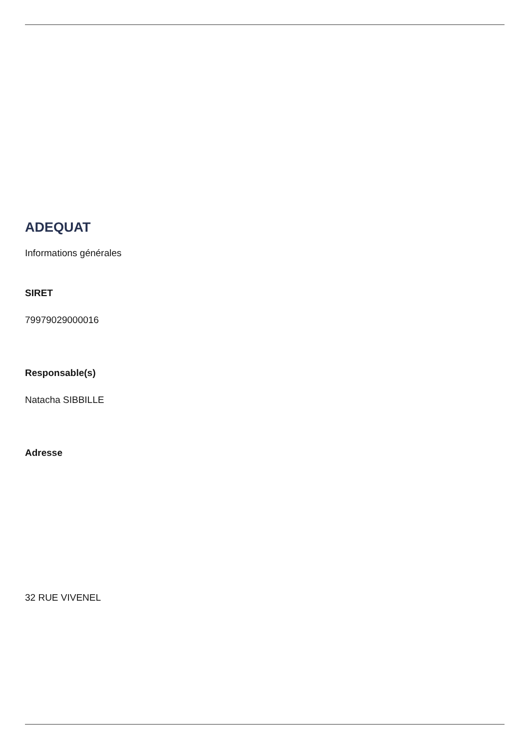ADEQUAT
Informations générales
SIRET
79979029000016
Responsable(s)
Natacha SIBBILLE
Adresse
32 RUE VIVENEL